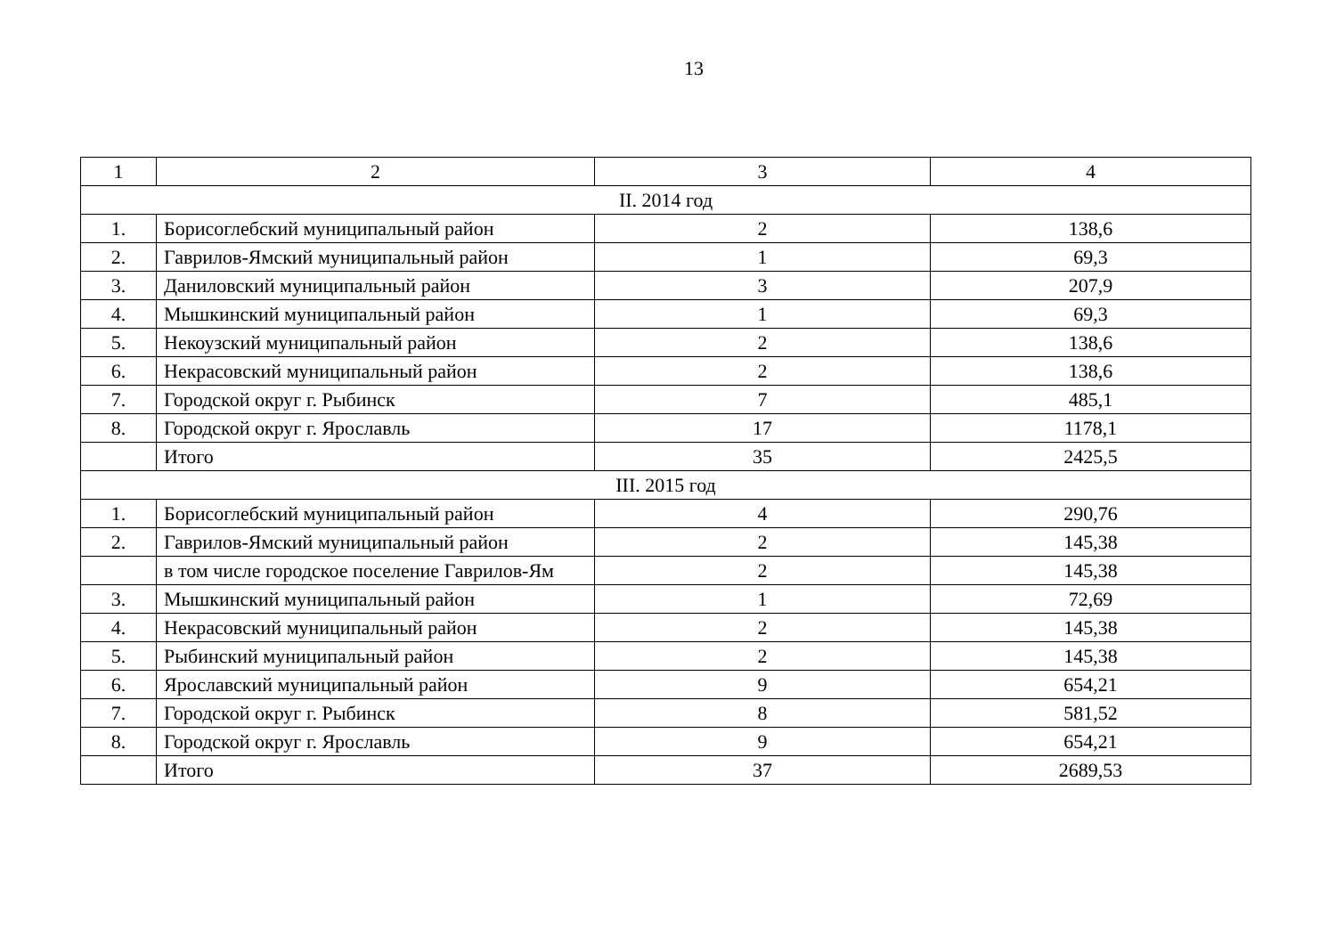13
| 1 | 2 | 3 | 4 |
| II. 2014 год | | | |
| 1. | Борисоглебский муниципальный район | 2 | 138,6 |
| 2. | Гаврилов-Ямский муниципальный район | 1 | 69,3 |
| 3. | Даниловский муниципальный район | 3 | 207,9 |
| 4. | Мышкинский муниципальный район | 1 | 69,3 |
| 5. | Некоузский муниципальный район | 2 | 138,6 |
| 6. | Некрасовский муниципальный район | 2 | 138,6 |
| 7. | Городской округ г. Рыбинск | 7 | 485,1 |
| 8. | Городской округ г. Ярославль | 17 | 1178,1 |
| | Итого | 35 | 2425,5 |
| III. 2015 год | | | |
| 1. | Борисоглебский муниципальный район | 4 | 290,76 |
| 2. | Гаврилов-Ямский муниципальный район | 2 | 145,38 |
| | в том числе городское поселение Гаврилов-Ям | 2 | 145,38 |
| 3. | Мышкинский муниципальный район | 1 | 72,69 |
| 4. | Некрасовский муниципальный район | 2 | 145,38 |
| 5. | Рыбинский муниципальный район | 2 | 145,38 |
| 6. | Ярославский муниципальный район | 9 | 654,21 |
| 7. | Городской округ г. Рыбинск | 8 | 581,52 |
| 8. | Городской округ г. Ярославль | 9 | 654,21 |
| | Итого | 37 | 2689,53 |